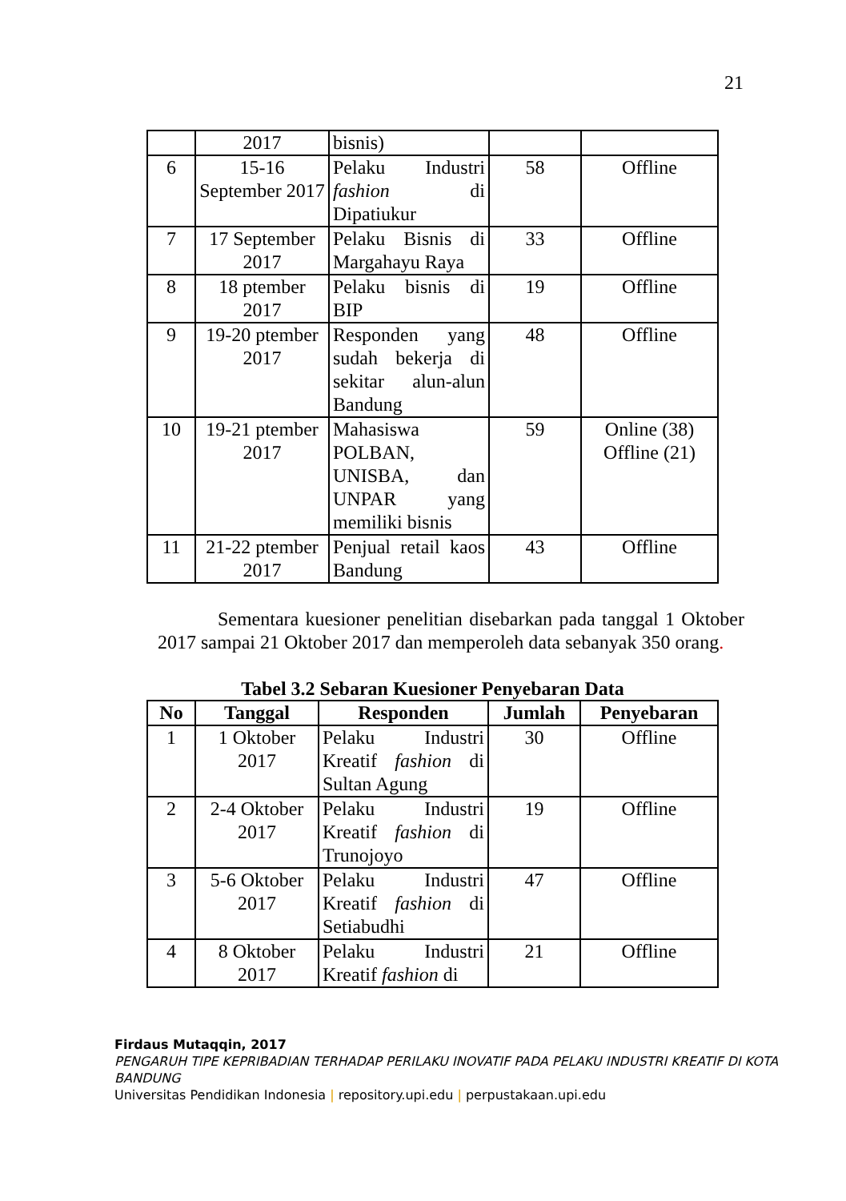21
| | 2017 | bisnis) | | |
| 6 | 15-16 September 2017 | Pelaku Industri fashion di Dipatiukur | 58 | Offline |
| 7 | 17 September 2017 | Pelaku Bisnis di Margahayu Raya | 33 | Offline |
| 8 | 18 ptember 2017 | Pelaku bisnis di BIP | 19 | Offline |
| 9 | 19-20 ptember 2017 | Responden yang sudah bekerja di sekitar alun-alun Bandung | 48 | Offline |
| 10 | 19-21 ptember 2017 | Mahasiswa POLBAN, UNISBA, dan UNPAR yang memiliki bisnis | 59 | Online (38) Offline (21) |
| 11 | 21-22 ptember 2017 | Penjual retail kaos Bandung | 43 | Offline |
Sementara kuesioner penelitian disebarkan pada tanggal 1 Oktober 2017 sampai 21 Oktober 2017 dan memperoleh data sebanyak 350 orang.
Tabel 3.2 Sebaran Kuesioner Penyebaran Data
| No | Tanggal | Responden | Jumlah | Penyebaran |
| --- | --- | --- | --- | --- |
| 1 | 1 Oktober 2017 | Pelaku Industri Kreatif fashion di Sultan Agung | 30 | Offline |
| 2 | 2-4 Oktober 2017 | Pelaku Industri Kreatif fashion di Trunojoyo | 19 | Offline |
| 3 | 5-6 Oktober 2017 | Pelaku Industri Kreatif fashion di Setiabudhi | 47 | Offline |
| 4 | 8 Oktober 2017 | Pelaku Industri Kreatif fashion di | 21 | Offline |
Firdaus Mutaqqin, 2017
PENGARUH TIPE KEPRIBADIAN TERHADAP PERILAKU INOVATIF PADA PELAKU INDUSTRI KREATIF DI KOTA BANDUNG
Universitas Pendidikan Indonesia | repository.upi.edu | perpustakaan.upi.edu